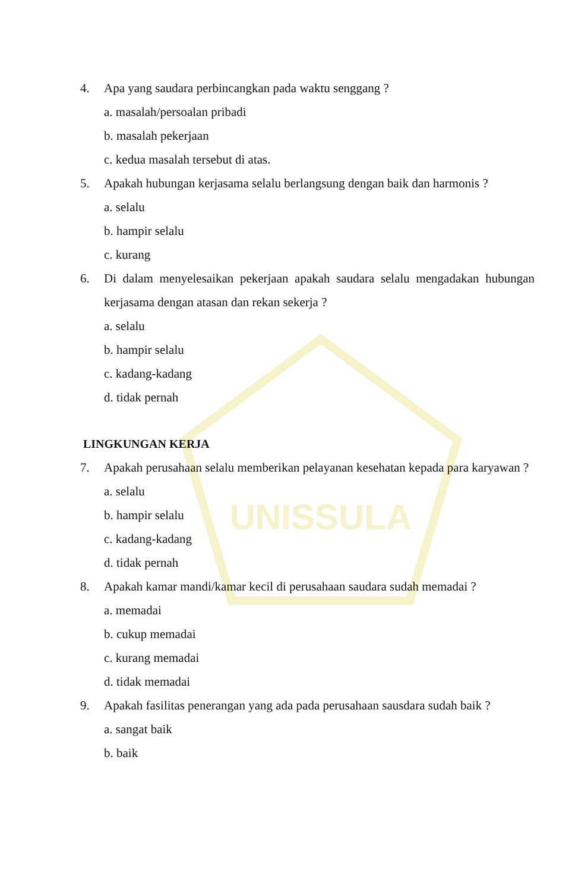UNISSULA
4. Apa yang saudara perbincangkan pada waktu senggang ?
a. masalah/persoalan pribadi
b. masalah pekerjaan
c. kedua masalah tersebut di atas.
5. Apakah hubungan kerjasama selalu berlangsung dengan baik dan harmonis ?
a. selalu
b. hampir selalu
c. kurang
6. Di dalam menyelesaikan pekerjaan apakah saudara selalu mengadakan hubungan kerjasama dengan atasan dan rekan sekerja ?
a. selalu
b. hampir selalu
c. kadang-kadang
d. tidak pernah
LINGKUNGAN KERJA
7. Apakah perusahaan selalu memberikan pelayanan kesehatan kepada para karyawan ?
a. selalu
b. hampir selalu
c. kadang-kadang
d. tidak pernah
8. Apakah kamar mandi/kamar kecil di perusahaan saudara sudah memadai ?
a. memadai
b. cukup memadai
c. kurang memadai
d. tidak memadai
9. Apakah fasilitas penerangan yang ada pada perusahaan sausdara sudah baik ?
a. sangat baik
b. baik